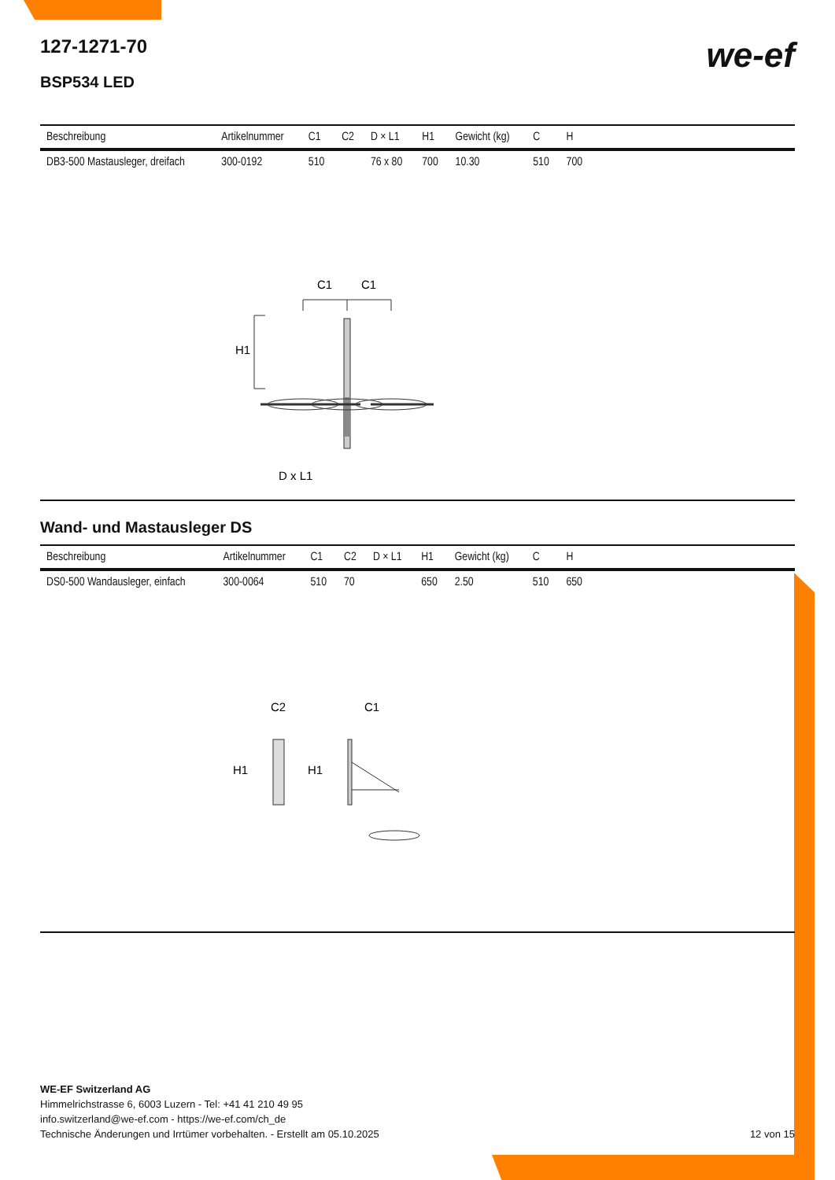we-ef
127-1271-70
BSP534 LED
| Beschreibung | Artikelnummer | C1 | C2 | D × L1 | H1 | Gewicht (kg) | C | H | |
| --- | --- | --- | --- | --- | --- | --- | --- | --- | --- |
| DB3-500 Mastausleger, dreifach | 300-0192 | 510 | | 76 x 80 | 700 | 10.30 | 510 | 700 | |
C1
C1
H1
D x L1
Wand- und Mastausleger DS
| Beschreibung | Artikelnummer | C1 | C2 | D × L1 | H1 | Gewicht (kg) | C | H | |
| --- | --- | --- | --- | --- | --- | --- | --- | --- | --- |
| DS0-500 Wandausleger, einfach | 300-0064 | 510 | 70 | | 650 | 2.50 | 510 | 650 | |
C2
C1
H1
H1
WE-EF Switzerland AG
Himmelrichstrasse 6, 6003 Luzern - Tel: +41 41 210 49 95
info.switzerland@we-ef.com - https://we-ef.com/ch_de
Technische Änderungen und Irrtümer vorbehalten. - Erstellt am 05.10.2025 12 von 15